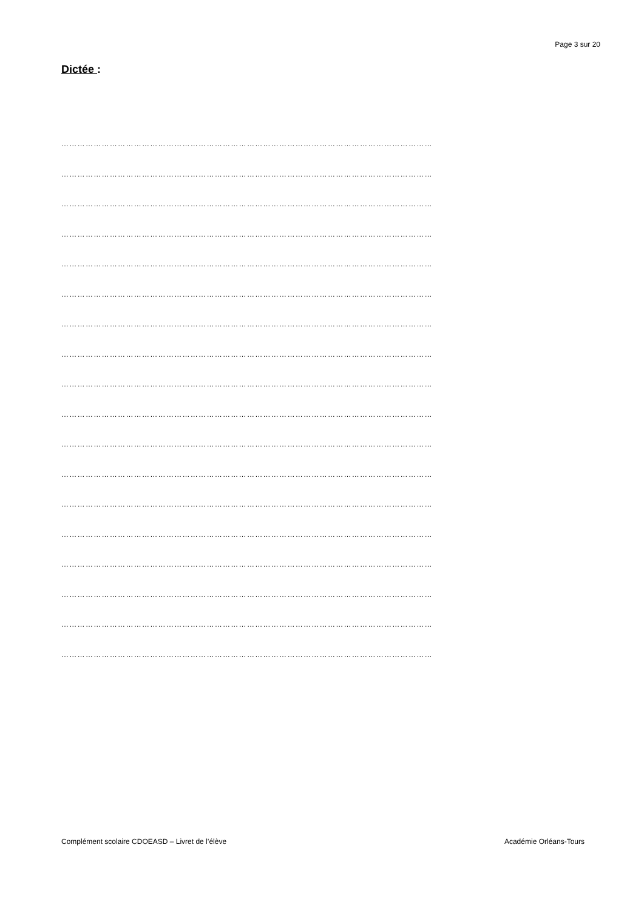Page 3 sur 20
Dictée :
…………………………………………………………………………………………………………………………
…………………………………………………………………………………………………………………………
…………………………………………………………………………………………………………………………
…………………………………………………………………………………………………………………………
…………………………………………………………………………………………………………………………
…………………………………………………………………………………………………………………………
…………………………………………………………………………………………………………………………
…………………………………………………………………………………………………………………………
…………………………………………………………………………………………………………………………
…………………………………………………………………………………………………………………………
…………………………………………………………………………………………………………………………
…………………………………………………………………………………………………………………………
…………………………………………………………………………………………………………………………
…………………………………………………………………………………………………………………………
…………………………………………………………………………………………………………………………
…………………………………………………………………………………………………………………………
…………………………………………………………………………………………………………………………
…………………………………………………………………………………………………………………………
Complément scolaire CDOEASD – Livret de l’élève Académie Orléans-Tours